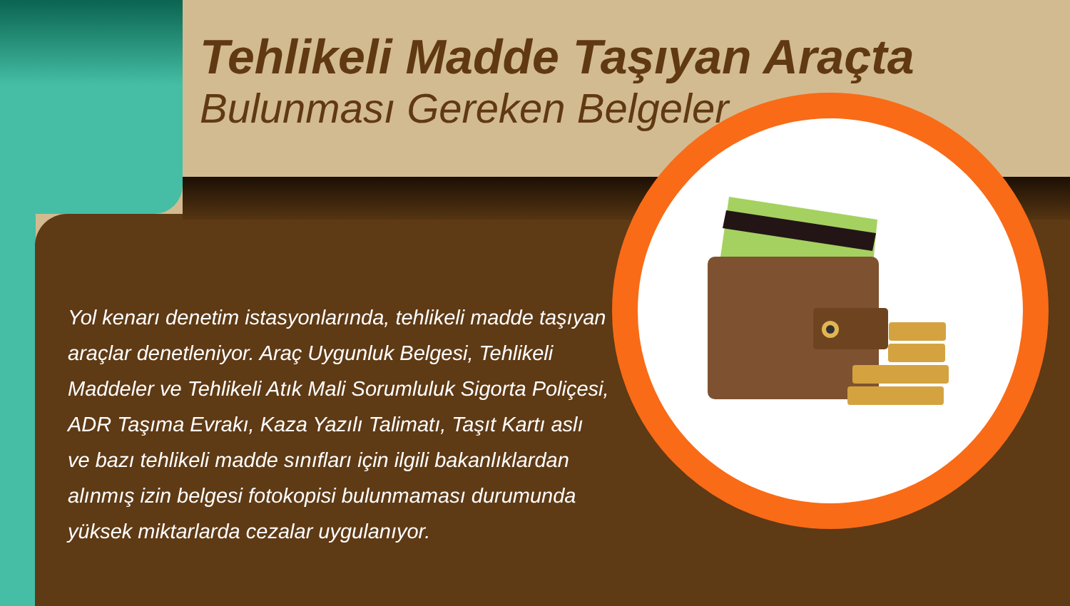Tehlikeli Madde Taşıyan Araçta
Bulunması Gereken Belgeler
Yol kenarı denetim istasyonlarında, tehlikeli madde taşıyan araçlar denetleniyor. Araç Uygunluk Belgesi, Tehlikeli Maddeler ve Tehlikeli Atık Mali Sorumluluk Sigorta Poliçesi, ADR Taşıma Evrakı, Kaza Yazılı Talimatı, Taşıt Kartı aslı ve bazı tehlikeli madde sınıfları için ilgili bakanlıklardan alınmış izin belgesi fotokopisi bulunmaması durumunda yüksek miktarlarda cezalar uygulanıyor.